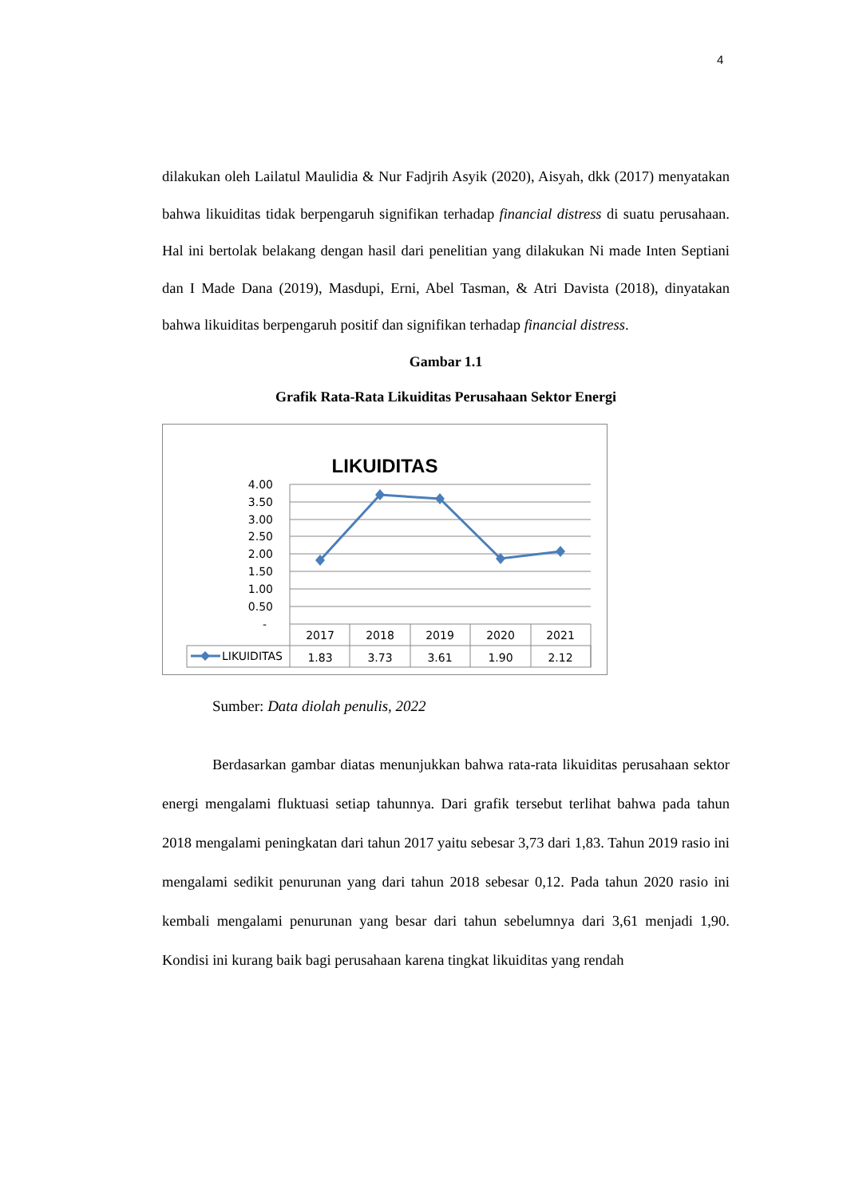4
dilakukan oleh Lailatul Maulidia & Nur Fadjrih Asyik (2020), Aisyah, dkk (2017) menyatakan bahwa likuiditas tidak berpengaruh signifikan terhadap financial distress di suatu perusahaan. Hal ini bertolak belakang dengan hasil dari penelitian yang dilakukan Ni made Inten Septiani dan I Made Dana (2019), Masdupi, Erni, Abel Tasman, & Atri Davista (2018), dinyatakan bahwa likuiditas berpengaruh positif dan signifikan terhadap financial distress.
Gambar 1.1
Grafik Rata-Rata Likuiditas Perusahaan Sektor Energi
LIKUIDITAS
4.00
3.50
3.00
2.50
2.00
1.50
1.00
0.50
-
2017
2018
2019
2020
2021
1.83
3.73
3.61
1.90
2.12
LIKUIDITAS
Sumber: Data diolah penulis, 2022
Berdasarkan gambar diatas menunjukkan bahwa rata-rata likuiditas perusahaan sektor energi mengalami fluktuasi setiap tahunnya. Dari grafik tersebut terlihat bahwa pada tahun 2018 mengalami peningkatan dari tahun 2017 yaitu sebesar 3,73 dari 1,83. Tahun 2019 rasio ini mengalami sedikit penurunan yang dari tahun 2018 sebesar 0,12. Pada tahun 2020 rasio ini kembali mengalami penurunan yang besar dari tahun sebelumnya dari 3,61 menjadi 1,90. Kondisi ini kurang baik bagi perusahaan karena tingkat likuiditas yang rendah